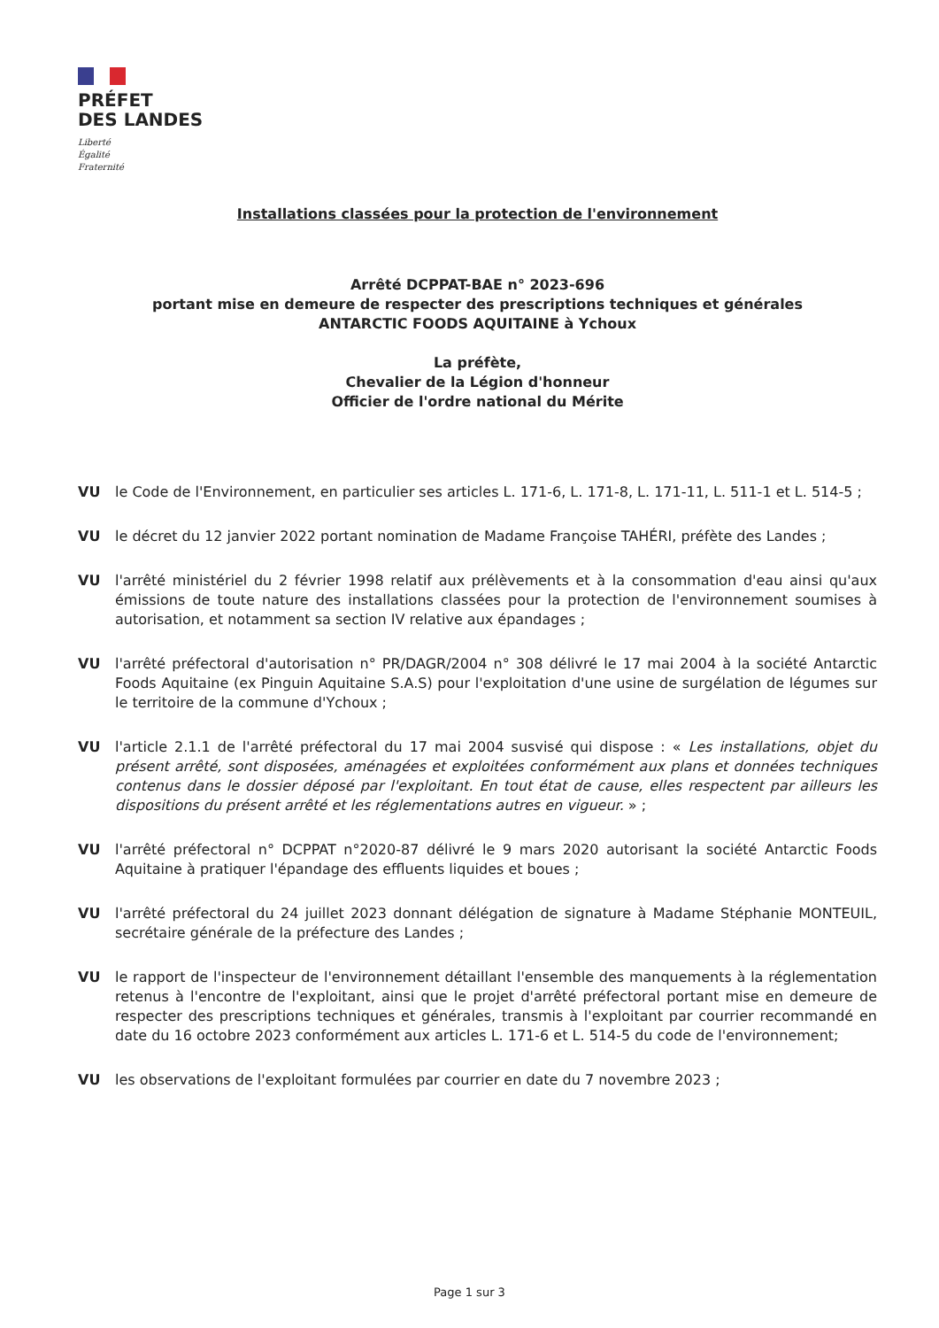PRÉFET
DES LANDES
Liberté
Égalité
Fraternité
Installations classées pour la protection de l'environnement
Arrêté DCPPAT-BAE n° 2023-696
portant mise en demeure de respecter des prescriptions techniques et générales
ANTARCTIC FOODS AQUITAINE à Ychoux
La préfète,
Chevalier de la Légion d'honneur
Officier de l'ordre national du Mérite
VU le Code de l'Environnement, en particulier ses articles L. 171-6, L. 171-8, L. 171-11, L. 511-1 et L. 514-5 ;
VU le décret du 12 janvier 2022 portant nomination de Madame Françoise TAHÉRI, préfète des Landes ;
VU l'arrêté ministériel du 2 février 1998 relatif aux prélèvements et à la consommation d'eau ainsi qu'aux émissions de toute nature des installations classées pour la protection de l'environnement soumises à autorisation, et notamment sa section IV relative aux épandages ;
VU l'arrêté préfectoral d'autorisation n° PR/DAGR/2004 n° 308 délivré le 17 mai 2004 à la société Antarctic Foods Aquitaine (ex Pinguin Aquitaine S.A.S) pour l'exploitation d'une usine de surgélation de légumes sur le territoire de la commune d'Ychoux ;
VU l'article 2.1.1 de l'arrêté préfectoral du 17 mai 2004 susvisé qui dispose : « Les installations, objet du présent arrêté, sont disposées, aménagées et exploitées conformément aux plans et données techniques contenus dans le dossier déposé par l'exploitant. En tout état de cause, elles respectent par ailleurs les dispositions du présent arrêté et les réglementations autres en vigueur. » ;
VU l'arrêté préfectoral n° DCPPAT n°2020-87 délivré le 9 mars 2020 autorisant la société Antarctic Foods Aquitaine à pratiquer l'épandage des effluents liquides et boues ;
VU l'arrêté préfectoral du 24 juillet 2023 donnant délégation de signature à Madame Stéphanie MONTEUIL, secrétaire générale de la préfecture des Landes ;
VU le rapport de l'inspecteur de l'environnement détaillant l'ensemble des manquements à la réglementation retenus à l'encontre de l'exploitant, ainsi que le projet d'arrêté préfectoral portant mise en demeure de respecter des prescriptions techniques et générales, transmis à l'exploitant par courrier recommandé en date du 16 octobre 2023 conformément aux articles L. 171-6 et L. 514-5 du code de l'environnement;
VU les observations de l'exploitant formulées par courrier en date du 7 novembre 2023 ;
Page 1 sur 3